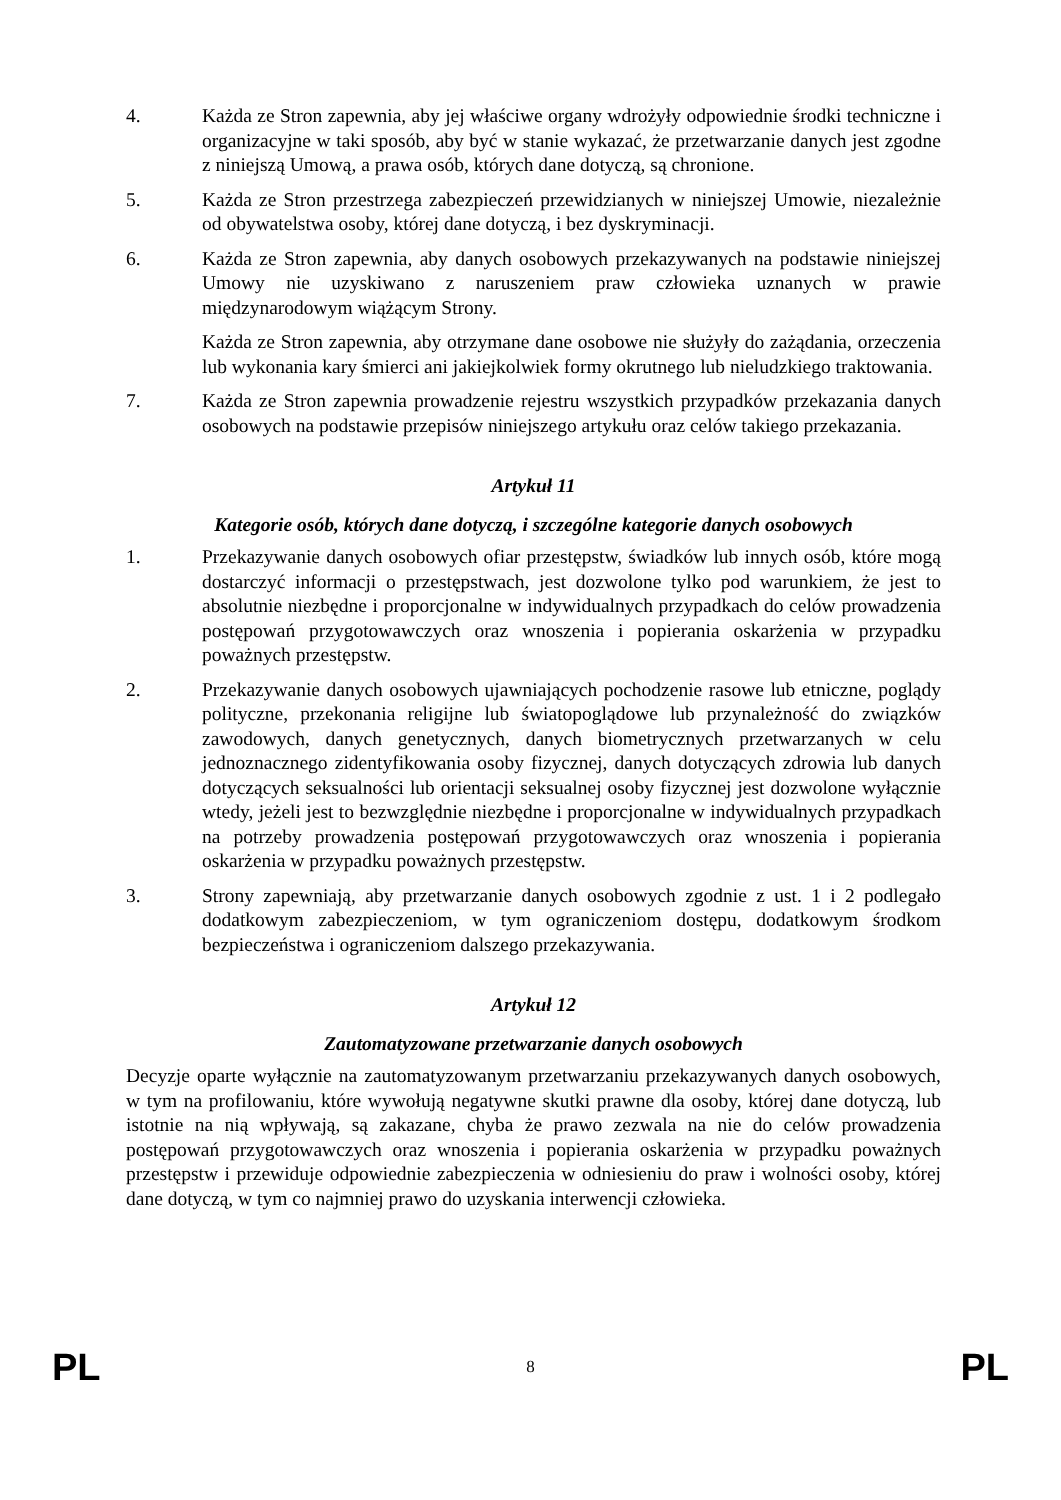4. Każda ze Stron zapewnia, aby jej właściwe organy wdrożyły odpowiednie środki techniczne i organizacyjne w taki sposób, aby być w stanie wykazać, że przetwarzanie danych jest zgodne z niniejszą Umową, a prawa osób, których dane dotyczą, są chronione.
5. Każda ze Stron przestrzega zabezpieczeń przewidzianych w niniejszej Umowie, niezależnie od obywatelstwa osoby, której dane dotyczą, i bez dyskryminacji.
6. Każda ze Stron zapewnia, aby danych osobowych przekazywanych na podstawie niniejszej Umowy nie uzyskiwano z naruszeniem praw człowieka uznanych w prawie międzynarodowym wiążącym Strony.
Każda ze Stron zapewnia, aby otrzymane dane osobowe nie służyły do zażądania, orzeczenia lub wykonania kary śmierci ani jakiejkolwiek formy okrutnego lub nieludzkiego traktowania.
7. Każda ze Stron zapewnia prowadzenie rejestru wszystkich przypadków przekazania danych osobowych na podstawie przepisów niniejszego artykułu oraz celów takiego przekazania.
Artykuł 11
Kategorie osób, których dane dotyczą, i szczególne kategorie danych osobowych
1. Przekazywanie danych osobowych ofiar przestępstw, świadków lub innych osób, które mogą dostarczyć informacji o przestępstwach, jest dozwolone tylko pod warunkiem, że jest to absolutnie niezbędne i proporcjonalne w indywidualnych przypadkach do celów prowadzenia postępowań przygotowawczych oraz wnoszenia i popierania oskarżenia w przypadku poważnych przestępstw.
2. Przekazywanie danych osobowych ujawniających pochodzenie rasowe lub etniczne, poglądy polityczne, przekonania religijne lub światopoglądowe lub przynależność do związków zawodowych, danych genetycznych, danych biometrycznych przetwarzanych w celu jednoznacznego zidentyfikowania osoby fizycznej, danych dotyczących zdrowia lub danych dotyczących seksualności lub orientacji seksualnej osoby fizycznej jest dozwolone wyłącznie wtedy, jeżeli jest to bezwzględnie niezbędne i proporcjonalne w indywidualnych przypadkach na potrzeby prowadzenia postępowań przygotowawczych oraz wnoszenia i popierania oskarżenia w przypadku poważnych przestępstw.
3. Strony zapewniają, aby przetwarzanie danych osobowych zgodnie z ust. 1 i 2 podlegało dodatkowym zabezpieczeniom, w tym ograniczeniom dostępu, dodatkowym środkom bezpieczeństwa i ograniczeniom dalszego przekazywania.
Artykuł 12
Zautomatyzowane przetwarzanie danych osobowych
Decyzje oparte wyłącznie na zautomatyzowanym przetwarzaniu przekazywanych danych osobowych, w tym na profilowaniu, które wywołują negatywne skutki prawne dla osoby, której dane dotyczą, lub istotnie na nią wpływają, są zakazane, chyba że prawo zezwala na nie do celów prowadzenia postępowań przygotowawczych oraz wnoszenia i popierania oskarżenia w przypadku poważnych przestępstw i przewiduje odpowiednie zabezpieczenia w odniesieniu do praw i wolności osoby, której dane dotyczą, w tym co najmniej prawo do uzyskania interwencji człowieka.
PL 8 PL